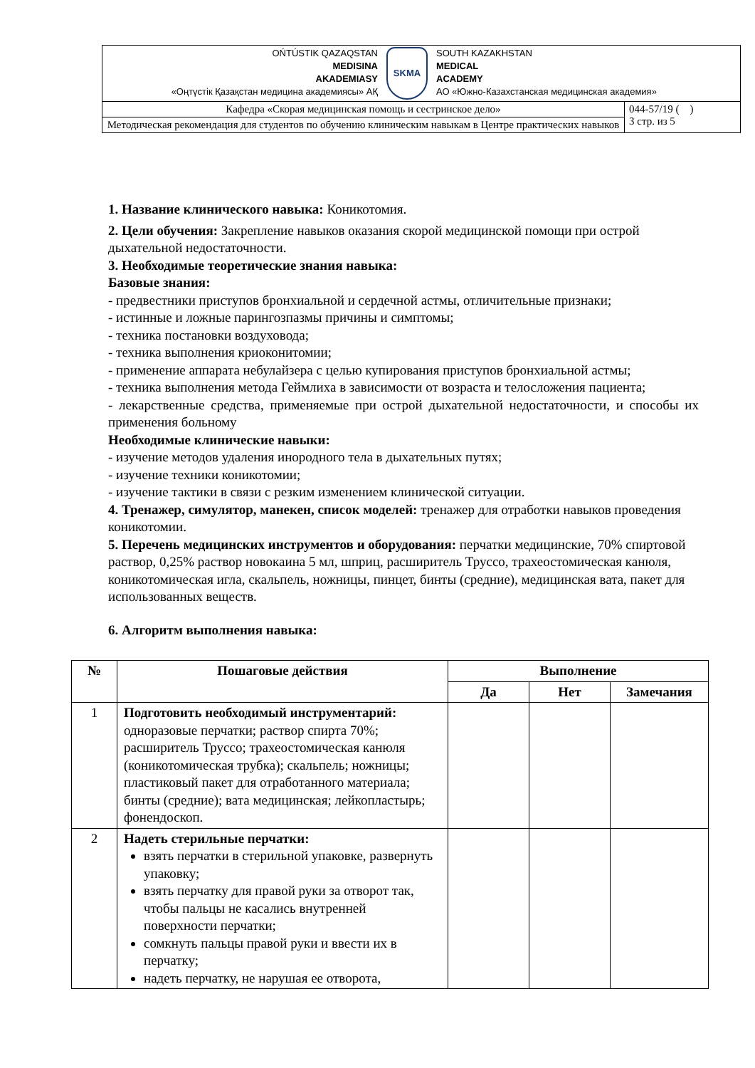| OŃTÚSTIK QAZAQSTAN MEDISINA AKADEMIASY «Оңтүстік Қазақстан медицина академиясы» АҚ SKMA SOUTH KAZAKHSTAN MEDICAL ACADEMY АО «Южно-Казахстанская медицинская академия» | |
| Кафедра «Скорая медицинская помощь и сестринское дело» | 044-57/19 ( ) 3 стр. из 5 |
| Методическая рекомендация для студентов по обучению клиническим навыкам в Центре практических навыков | |
1. Название клинического навыка: Коникотомия.
2. Цели обучения: Закрепление навыков оказания скорой медицинской помощи при острой дыхательной недостаточности.
3. Необходимые теоретические знания навыка:
Базовые знания:
- предвестники приступов бронхиальной и сердечной астмы, отличительные признаки;
- истинные и ложные парингозпазмы причины и симптомы;
- техника постановки воздуховода;
- техника выполнения криоконитомии;
- применение аппарата небулайзера с целью купирования приступов бронхиальной астмы;
- техника выполнения метода Геймлиха в зависимости от возраста и телосложения пациента;
- лекарственные средства, применяемые при острой дыхательной недостаточности, и способы их применения больному
Необходимые клинические навыки:
- изучение методов удаления инородного тела в дыхательных путях;
- изучение техники коникотомии;
- изучение тактики в связи с резким изменением клинической ситуации.
4. Тренажер, симулятор, манекен, список моделей: тренажер для отработки навыков проведения коникотомии.
5. Перечень медицинских инструментов и оборудования: перчатки медицинские, 70% спиртовой раствор, 0,25% раствор новокаина 5 мл, шприц, расширитель Труссо, трахеостомическая канюля, коникотомическая игла, скальпель, ножницы, пинцет, бинты (средние), медицинская вата, пакет для использованных веществ.
6. Алгоритм выполнения навыка:
| № | Пошаговые действия | Выполнение | | |
| --- | --- | --- | --- | --- |
| | | Да | Нет | Замечания |
| 1 | Подготовить необходимый инструментарий: одноразовые перчатки; раствор спирта 70%; расширитель Труссо; трахеостомическая канюля (коникотомическая трубка); скальпель; ножницы; пластиковый пакет для отработанного материала; бинты (средние); вата медицинская; лейкопластырь; фонендоскоп. | | | |
| 2 | Надеть стерильные перчатки: взять перчатки в стерильной упаковке, развернуть упаковку; взять перчатку для правой руки за отворот так, чтобы пальцы не касались внутренней поверхности перчатки; сомкнуть пальцы правой руки и ввести их в перчатку; надеть перчатку, не нарушая ее отворота, | | | |